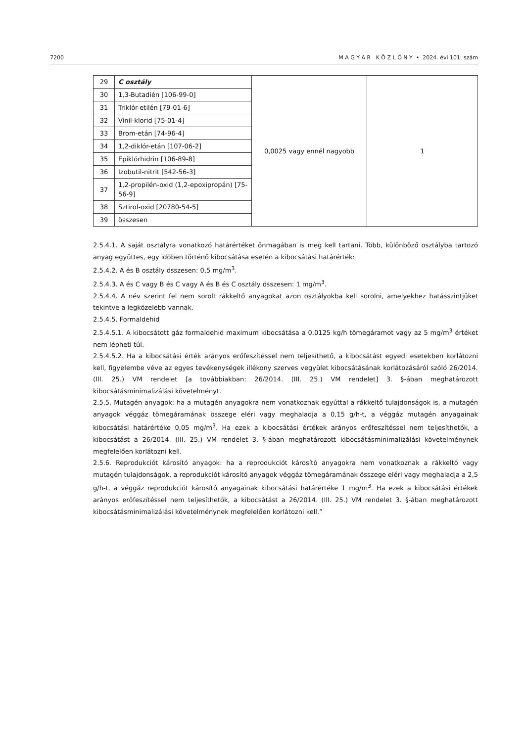7200 M A G Y A R K Ö Z L Ö N Y • 2024. évi 101. szám
| 29 | C osztály | 0,0025 vagy ennél nagyobb | 1 |
| 30 | 1,3-Butadién [106-99-0] | | |
| 31 | Triklór-etilén [79-01-6] | | |
| 32 | Vinil-klorid [75-01-4] | | |
| 33 | Brom-etán [74-96-4] | | |
| 34 | 1,2-diklór-etán [107-06-2] | | |
| 35 | Epiklórhidrin [106-89-8] | | |
| 36 | Izobutil-nitrit [542-56-3] | | |
| 37 | 1,2-propilén-oxid (1,2-epoxipropán) [75-56-9] | | |
| 38 | Sztirol-oxid [20780-54-5] | | |
| 39 | összesen | | |
2.5.4.1. A saját osztályra vonatkozó határértéket önmagában is meg kell tartani. Több, különböző osztályba tartozó anyag együttes, egy időben történő kibocsátása esetén a kibocsátási határérték:
2.5.4.2. A és B osztály összesen: 0,5 mg/m<sup>3</sup>.
2.5.4.3. A és C vagy B és C vagy A és B és C osztály összesen: 1 mg/m<sup>3</sup>.
2.5.4.4. A név szerint fel nem sorolt rákkeltő anyagokat azon osztályokba kell sorolni, amelyekhez hatásszintjüket tekintve a legközelebb vannak.
2.5.4.5. Formaldehid
2.5.4.5.1. A kibocsátott gáz formaldehid maximum kibocsátása a 0,0125 kg/h tömegáramot vagy az 5 mg/m<sup>3</sup> értéket nem lépheti túl.
2.5.4.5.2. Ha a kibocsátási érték arányos erőfeszítéssel nem teljesíthető, a kibocsátást egyedi esetekben korlátozni kell, figyelembe véve az egyes tevékenységek illékony szerves vegyület kibocsátásának korlátozásáról szóló 26/2014. (III. 25.) VM rendelet [a továbbiakban: 26/2014. (III. 25.) VM rendelet] 3. §-ában meghatározott kibocsátásminimalizálási követelményt.
2.5.5. Mutagén anyagok: ha a mutagén anyagokra nem vonatkoznak egyúttal a rákkeltő tulajdonságok is, a mutagén anyagok véggáz tömegáramának összege eléri vagy meghaladja a 0,15 g/h-t, a véggáz mutagén anyagainak kibocsátási határértéke 0,05 mg/m<sup>3</sup>. Ha ezek a kibocsátási értékek arányos erőfeszítéssel nem teljesíthetők, a kibocsátást a 26/2014. (III. 25.) VM rendelet 3. §-ában meghatározott kibocsátásminimalizálási követelménynek megfelelően korlátozni kell.
2.5.6. Reprodukciót károsító anyagok: ha a reprodukciót károsító anyagokra nem vonatkoznak a rákkeltő vagy mutagén tulajdonságok, a reprodukciót károsító anyagok véggáz tömegáramának összege eléri vagy meghaladja a 2,5 g/h-t, a véggáz reprodukciót károsító anyagainak kibocsátási határértéke 1 mg/m<sup>3</sup>. Ha ezek a kibocsátási értékek arányos erőfeszítéssel nem teljesíthetők, a kibocsátást a 26/2014. (III. 25.) VM rendelet 3. §-ában meghatározott kibocsátásminimalizálási követelménynek megfelelően korlátozni kell.”